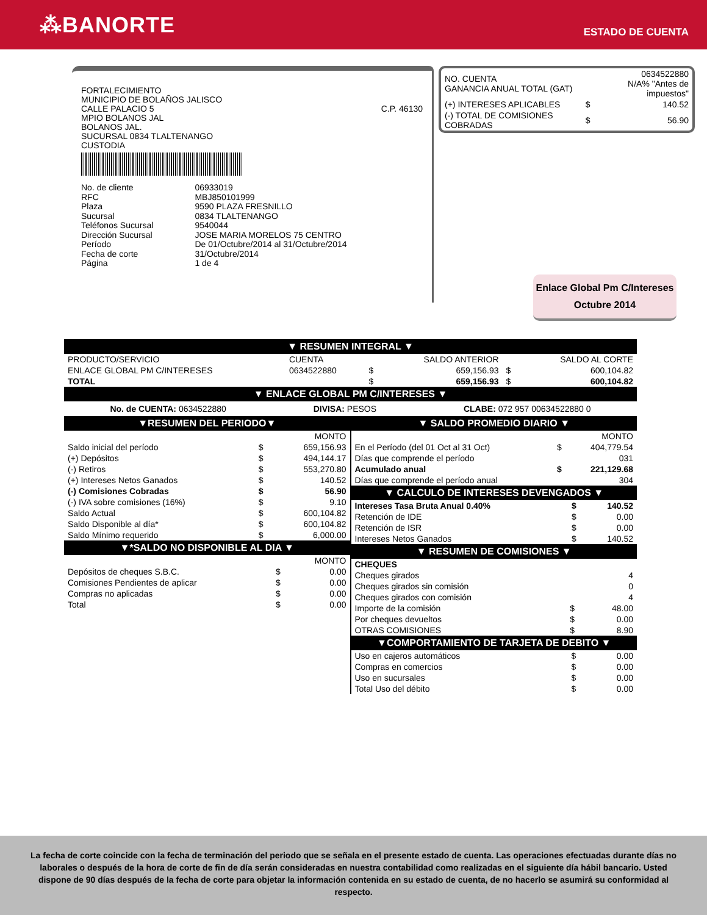⁂BANORTE
ESTADO DE CUENTA
FORTALECIMIENTO
MUNICIPIO DE BOLAÑOS JALISCO
CALLE PALACIO 5
MPIO BOLANOS JAL
BOLANOS JAL.
SUCURSAL 0834 TLALTENANGO
CUSTODIA
C.P. 46130
| No. de cliente | 06933019 |
| RFC | MBJ850101999 |
| Plaza | 9590 PLAZA FRESNILLO |
| Sucursal | 0834 TLALTENANGO |
| Teléfonos Sucursal | 9540044 |
| Dirección Sucursal | JOSE MARIA MORELOS 75 CENTRO |
| Período | De 01/Octubre/2014 al 31/Octubre/2014 |
| Fecha de corte | 31/Octubre/2014 |
| Página | 1 de 4 |
| NO. CUENTA GANANCIA ANUAL TOTAL (GAT) | | 0634522880 N/A% "Antes de impuestos" |
| (+) INTERESES APLICABLES | $ | 140.52 |
| (-) TOTAL DE COMISIONES COBRADAS | $ | 56.90 |
Enlace Global Pm C/Intereses
Octubre 2014
▼ RESUMEN INTEGRAL ▼
| PRODUCTO/SERVICIO | CUENTA | | SALDO ANTERIOR | | SALDO AL CORTE |
| --- | --- | --- | --- | --- | --- |
| ENLACE GLOBAL PM C/INTERESES | 0634522880 | $ | 659,156.93 | $ | 600,104.82 |
| TOTAL | | $ | 659,156.93 | $ | 600,104.82 |
▼ ENLACE GLOBAL PM C/INTERESES ▼
No. de CUENTA: 0634522880 DIVISA: PESOS CLABE: 072 957 00634522880 0
▼RESUMEN DEL PERIODO▼
| | | MONTO |
| Saldo inicial del período | $ | 659,156.93 |
| (+) Depósitos | $ | 494,144.17 |
| (-) Retiros | $ | 553,270.80 |
| (+) Intereses Netos Ganados | $ | 140.52 |
| (-) Comisiones Cobradas | $ | 56.90 |
| (-) IVA sobre comisiones (16%) | $ | 9.10 |
| Saldo Actual | $ | 600,104.82 |
| Saldo Disponible al día* | $ | 600,104.82 |
| Saldo Mínimo requerido | $ | 6,000.00 |
▼*SALDO NO DISPONIBLE AL DIA ▼
| | | MONTO |
| Depósitos de cheques S.B.C. | $ | 0.00 |
| Comisiones Pendientes de aplicar | $ | 0.00 |
| Compras no aplicadas | $ | 0.00 |
| Total | $ | 0.00 |
▼ SALDO PROMEDIO DIARIO ▼
| | | MONTO |
| En el Período (del 01 Oct al 31 Oct) | $ | 404,779.54 |
| Días que comprende el período | | 031 |
| Acumulado anual | $ | 221,129.68 |
| Días que comprende el período anual | | 304 |
▼ CALCULO DE INTERESES DEVENGADOS ▼
| Intereses Tasa Bruta Anual 0.40% | $ | 140.52 |
| Retención de IDE | $ | 0.00 |
| Retención de ISR | $ | 0.00 |
| Intereses Netos Ganados | $ | 140.52 |
▼ RESUMEN DE COMISIONES ▼
| CHEQUES | | |
| Cheques girados | | 4 |
| Cheques girados sin comisión | | 0 |
| Cheques girados con comisión | | 4 |
| Importe de la comisión | $ | 48.00 |
| Por cheques devueltos | $ | 0.00 |
| OTRAS COMISIONES | $ | 8.90 |
▼COMPORTAMIENTO DE TARJETA DE DEBITO ▼
| Uso en cajeros automáticos | $ | 0.00 |
| Compras en comercios | $ | 0.00 |
| Uso en sucursales | $ | 0.00 |
| Total Uso del débito | $ | 0.00 |
La fecha de corte coincide con la fecha de terminación del periodo que se señala en el presente estado de cuenta. Las operaciones efectuadas durante días no laborales o después de la hora de corte de fin de día serán consideradas en nuestra contabilidad como realizadas en el siguiente día hábil bancario. Usted dispone de 90 días después de la fecha de corte para objetar la información contenida en su estado de cuenta, de no hacerlo se asumirá su conformidad al respecto.